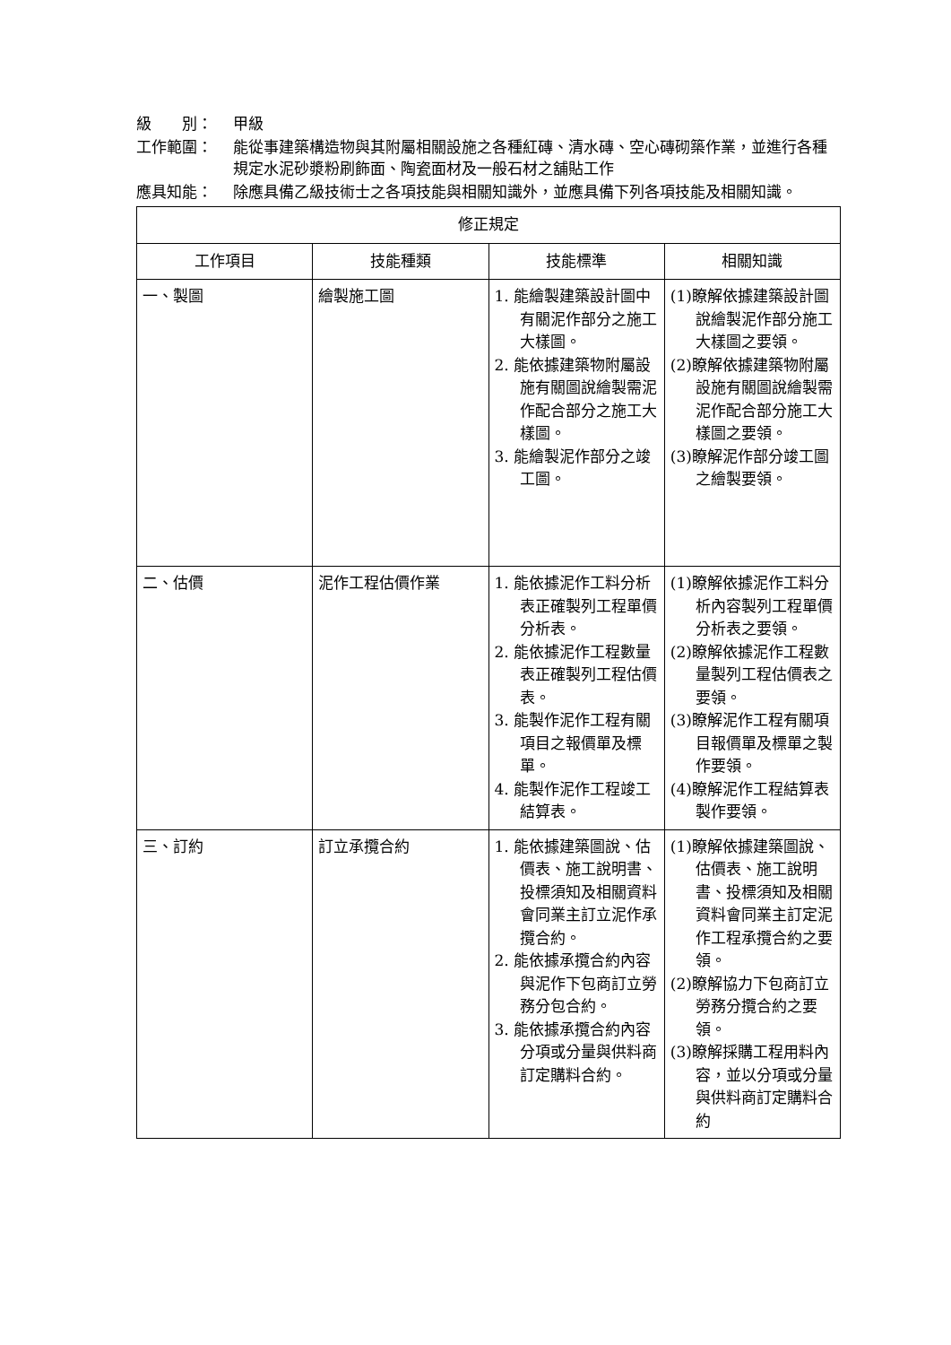級　　別： 甲級
工作範圍： 能從事建築構造物與其附屬相關設施之各種紅磚、清水磚、空心磚砌築作業，並進行各種規定水泥砂漿粉刷飾面、陶瓷面材及一般石材之舖貼工作
應具知能： 除應具備乙級技術士之各項技能與相關知識外，並應具備下列各項技能及相關知識。
| 修正規定 | | | |
| --- | --- | --- | --- |
| 工作項目 | 技能種類 | 技能標準 | 相關知識 |
| 一、製圖 | 繪製施工圖 | 1. 能繪製建築設計圖中有關泥作部分之施工大樣圖。 2. 能依據建築物附屬設施有關圖說繪製需泥作配合部分之施工大樣圖。 3. 能繪製泥作部分之竣工圖。 | (1)瞭解依據建築設計圖說繪製泥作部分施工大樣圖之要領。 (2)瞭解依據建築物附屬設施有關圖說繪製需泥作配合部分施工大樣圖之要領。 (3)瞭解泥作部分竣工圖之繪製要領。 |
| 二、估價 | 泥作工程估價作業 | 1. 能依據泥作工料分析表正確製列工程單價分析表。 2. 能依據泥作工程數量表正確製列工程估價表。 3. 能製作泥作工程有關項目之報價單及標單。 4. 能製作泥作工程竣工結算表。 | (1)瞭解依據泥作工料分析內容製列工程單價分析表之要領。 (2)瞭解依據泥作工程數量製列工程估價表之要領。 (3)瞭解泥作工程有關項目報價單及標單之製作要領。 (4)瞭解泥作工程結算表製作要領。 |
| 三、訂約 | 訂立承攬合約 | 1. 能依據建築圖說、估價表、施工說明書、投標須知及相關資料會同業主訂立泥作承攬合約。 2. 能依據承攬合約內容與泥作下包商訂立勞務分包合約。 3. 能依據承攬合約內容分項或分量與供料商訂定購料合約。 | (1)瞭解依據建築圖說、估價表、施工說明書、投標須知及相關資料會同業主訂定泥作工程承攬合約之要領。 (2)瞭解協力下包商訂立勞務分攬合約之要領。 (3)瞭解採購工程用料內容，並以分項或分量與供料商訂定購料合約 |